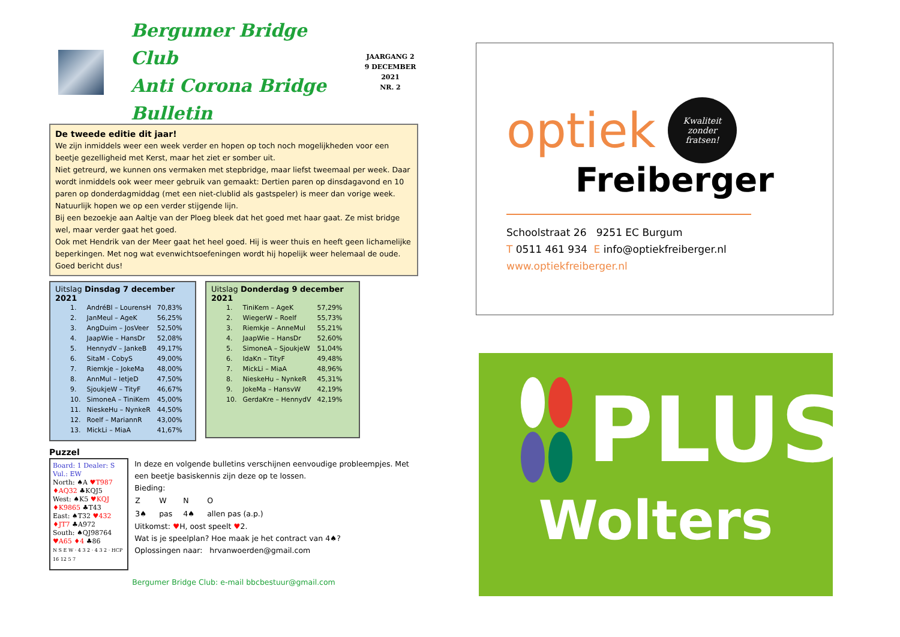Bergumer Bridge Club
Anti Corona Bridge Bulletin
JAARGANG 2
9 DECEMBER 2021
NR. 2
De tweede editie dit jaar!
We zijn inmiddels weer een week verder en hopen op toch noch mogelijkheden voor een beetje gezelligheid met Kerst, maar het ziet er somber uit.
Niet getreurd, we kunnen ons vermaken met stepbridge, maar liefst tweemaal per week. Daar wordt inmiddels ook weer meer gebruik van gemaakt: Dertien paren op dinsdagavond en 10 paren op donderdagmiddag (met een niet-clublid als gastspeler) is meer dan vorige week. Natuurlijk hopen we op een verder stijgende lijn.
Bij een bezoekje aan Aaltje van der Ploeg bleek dat het goed met haar gaat. Ze mist bridge wel, maar verder gaat het goed.
Ook met Hendrik van der Meer gaat het heel goed. Hij is weer thuis en heeft geen lichamelijke beperkingen. Met nog wat evenwichtsoefeningen wordt hij hopelijk weer helemaal de oude. Goed bericht dus!
Uitslag Dinsdag 7 december 2021
| 1. | AndréBl – LourensH | 70,83% |
| 2. | JanMeul – AgeK | 56,25% |
| 3. | AngDuim – JosVeer | 52,50% |
| 4. | JaapWie – HansDr | 52,08% |
| 5. | HennydV – JankeB | 49,17% |
| 6. | SitaM - CobyS | 49,00% |
| 7. | Riemkje – JokeMa | 48,00% |
| 8. | AnnMul – IetjeD | 47,50% |
| 9. | SjoukjeW – TityF | 46,67% |
| 10. | SimoneA – TiniKem | 45,00% |
| 11. | NieskeHu – NynkeR | 44,50% |
| 12. | Roelf – MariannR | 43,00% |
| 13. | MickLi – MiaA | 41,67% |
Uitslag Donderdag 9 december 2021
| 1. | TiniKem – AgeK | 57,29% |
| 2. | WiegerW – Roelf | 55,73% |
| 3. | Riemkje – AnneMul | 55,21% |
| 4. | JaapWie – HansDr | 52,60% |
| 5. | SimoneA – SjoukjeW | 51,04% |
| 6. | IdaKn – TityF | 49,48% |
| 7. | MickLi – MiaA | 48,96% |
| 8. | NieskeHu – NynkeR | 45,31% |
| 9. | JokeMa – HansvW | 42,19% |
| 10. | GerdaKre – HennydV | 42,19% |
Puzzel
Board: 1 Dealer: S Vul.: EW
North: ♠A ♥T987 ♦AQ32 ♣KQJ5
West: ♠K5 ♥KQJ ♦K9865 ♣T43
East: ♠T32 ♥432 ♦JT7 ♣A972
South: ♠QJ98764 ♥A65 ♦4 ♣86
N S E W · 4 3 2 · 4 3 2 · HCP 16 12 5 7
In deze en volgende bulletins verschijnen eenvoudige probleempjes. Met een beetje basiskennis zijn deze op te lossen.
Bieding:
| Z | W | N | O |
| 3♠ | pas | 4♠ | allen pas (a.p.) |
Uitkomst: ♥H, oost speelt ♥2.
Wat is je speelplan? Hoe maak je het contract van 4♠?
Oplossingen naar: hrvanwoerden@gmail.com
Bergumer Bridge Club: e-mail bbcbestuur@gmail.com
optiek
Kwaliteit
zonder
fratsen!
Freiberger
Schoolstraat 26 9251 EC Burgum
T 0511 461 934 E info@optiekfreiberger.nl
www.optiekfreiberger.nl
PLUS
Wolters